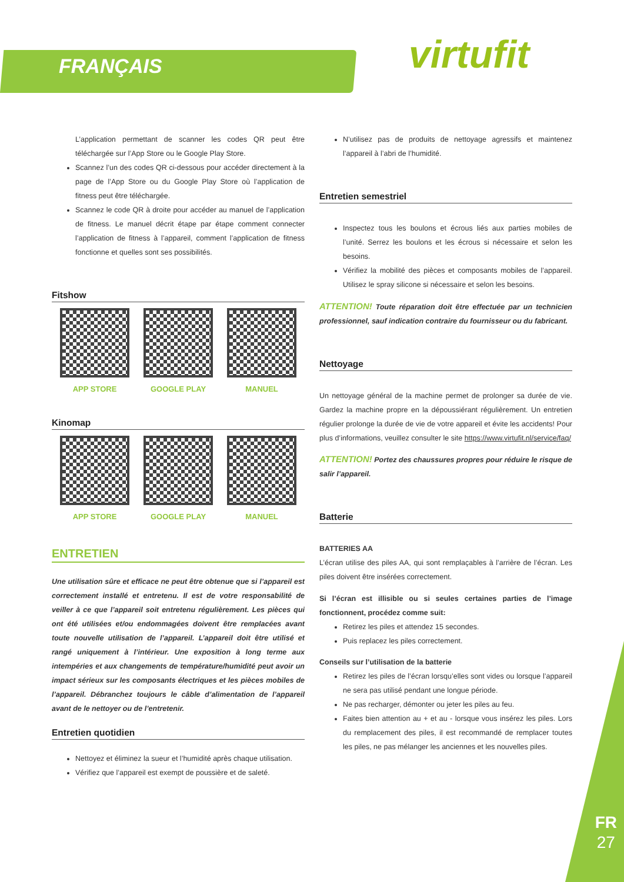FRANÇAIS virtufit
FR
27
L’application permettant de scanner les codes QR peut être téléchargée sur l’App Store ou le Google Play Store.
Scannez l’un des codes QR ci-dessous pour accéder directement à la page de l’App Store ou du Google Play Store où l’application de fitness peut être téléchargée.
Scannez le code QR à droite pour accéder au manuel de l’application de fitness. Le manuel décrit étape par étape comment connecter l’application de fitness à l’appareil, comment l’application de fitness fonctionne et quelles sont ses possibilités.
Fitshow
APP STORE GOOGLE PLAY MANUEL
Kinomap
APP STORE GOOGLE PLAY MANUEL
ENTRETIEN
Une utilisation sûre et efficace ne peut être obtenue que si l’appareil est correctement installé et entretenu. Il est de votre responsabilité de veiller à ce que l’appareil soit entretenu régulièrement. Les pièces qui ont été utilisées et/ou endommagées doivent être remplacées avant toute nouvelle utilisation de l’appareil. L’appareil doit être utilisé et rangé uniquement à l’intérieur. Une exposition à long terme aux intempéries et aux changements de température/humidité peut avoir un impact sérieux sur les composants électriques et les pièces mobiles de l’appareil. Débranchez toujours le câble d’alimentation de l’appareil avant de le nettoyer ou de l’entretenir.
Entretien quotidien
Nettoyez et éliminez la sueur et l’humidité après chaque utilisation.
Vérifiez que l’appareil est exempt de poussière et de saleté.
N’utilisez pas de produits de nettoyage agressifs et maintenez l’appareil à l’abri de l’humidité.
Entretien semestriel
Inspectez tous les boulons et écrous liés aux parties mobiles de l’unité. Serrez les boulons et les écrous si nécessaire et selon les besoins.
Vérifiez la mobilité des pièces et composants mobiles de l’appareil. Utilisez le spray silicone si nécessaire et selon les besoins.
ATTENTION! Toute réparation doit être effectuée par un technicien professionnel, sauf indication contraire du fournisseur ou du fabricant.
Nettoyage
Un nettoyage général de la machine permet de prolonger sa durée de vie. Gardez la machine propre en la dépoussiérant régulièrement. Un entretien régulier prolonge la durée de vie de votre appareil et évite les accidents! Pour plus d’informations, veuillez consulter le site https://www.virtufit.nl/service/faq/
ATTENTION! Portez des chaussures propres pour réduire le risque de salir l’appareil.
Batterie
BATTERIES AA
L’écran utilise des piles AA, qui sont remplaçables à l’arrière de l’écran. Les piles doivent être insérées correctement.
Si l’écran est illisible ou si seules certaines parties de l’image fonctionnent, procédez comme suit:
Retirez les piles et attendez 15 secondes.
Puis replacez les piles correctement.
Conseils sur l’utilisation de la batterie
Retirez les piles de l’écran lorsqu’elles sont vides ou lorsque l’appareil ne sera pas utilisé pendant une longue période.
Ne pas recharger, démonter ou jeter les piles au feu.
Faites bien attention au + et au - lorsque vous insérez les piles. Lors du remplacement des piles, il est recommandé de remplacer toutes les piles, ne pas mélanger les anciennes et les nouvelles piles.